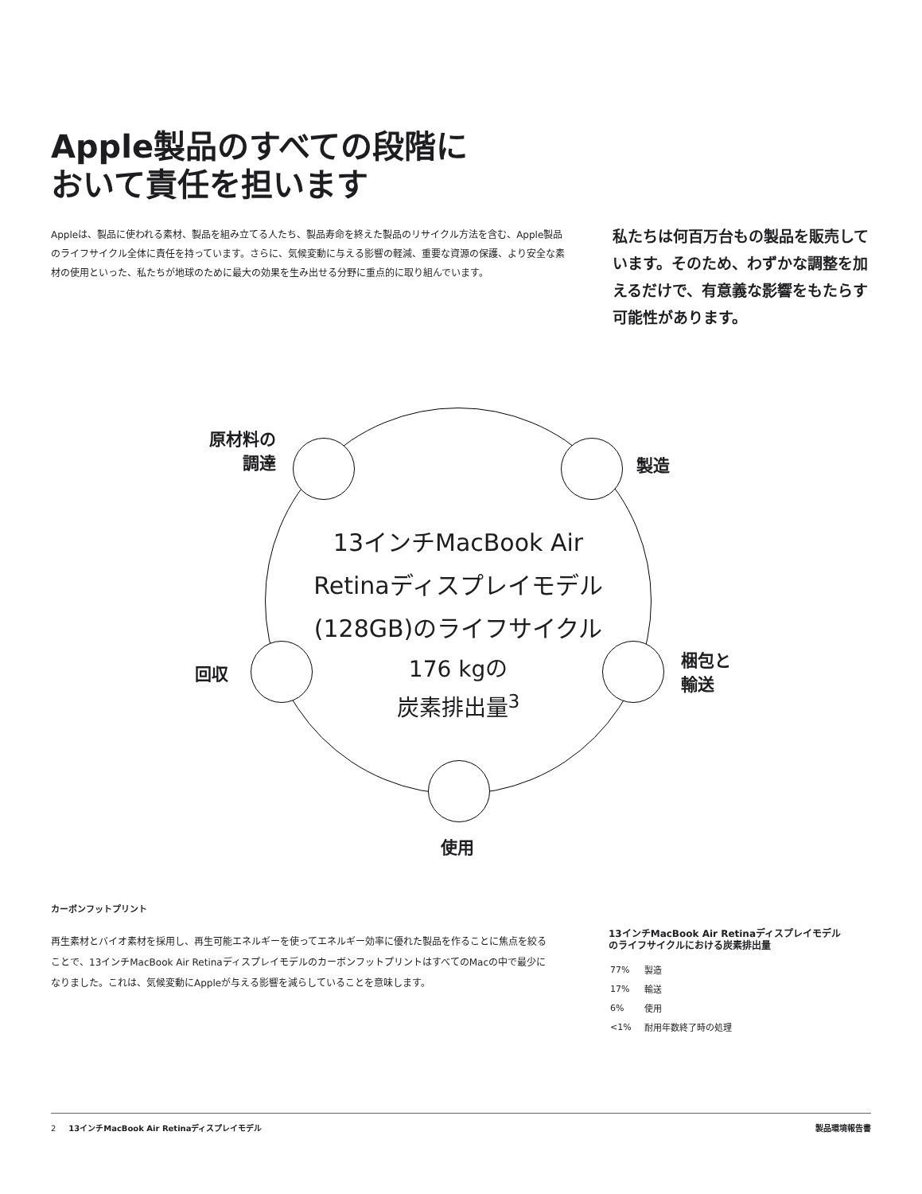Apple製品のすべての段階に
おいて責任を担います
Appleは、製品に使われる素材、製品を組み立てる人たち、製品寿命を終えた製品のリサイクル方法を含む、Apple製品のライフサイクル全体に責任を持っています。さらに、気候変動に与える影響の軽減、重要な資源の保護、より安全な素材の使用といった、私たちが地球のために最大の効果を生み出せる分野に重点的に取り組んでいます。
私たちは何百万台もの製品を販売しています。そのため、わずかな調整を加えるだけで、有意義な影響をもたらす可能性があります。
原材料の
調達
製造
回収
梱包と
輸送
使用
13インチMacBook Air
Retinaディスプレイモデル
(128GB)のライフサイクル
176 kgの
炭素排出量<sup>3</sup>
カーボンフットプリント
再生素材とバイオ素材を採用し、再生可能エネルギーを使ってエネルギー効率に優れた製品を作ることに焦点を絞ることで、13インチMacBook Air RetinaディスプレイモデルのカーボンフットプリントはすべてのMacの中で最少になりました。これは、気候変動にAppleが与える影響を減らしていることを意味します。
13インチMacBook Air Retinaディスプレイモデル
のライフサイクルにおける炭素排出量
| 77% | 製造 |
| 17% | 輸送 |
| 6% | 使用 |
| <1% | 耐用年数終了時の処理 |
2 13インチMacBook Air Retinaディスプレイモデル 製品環境報告書